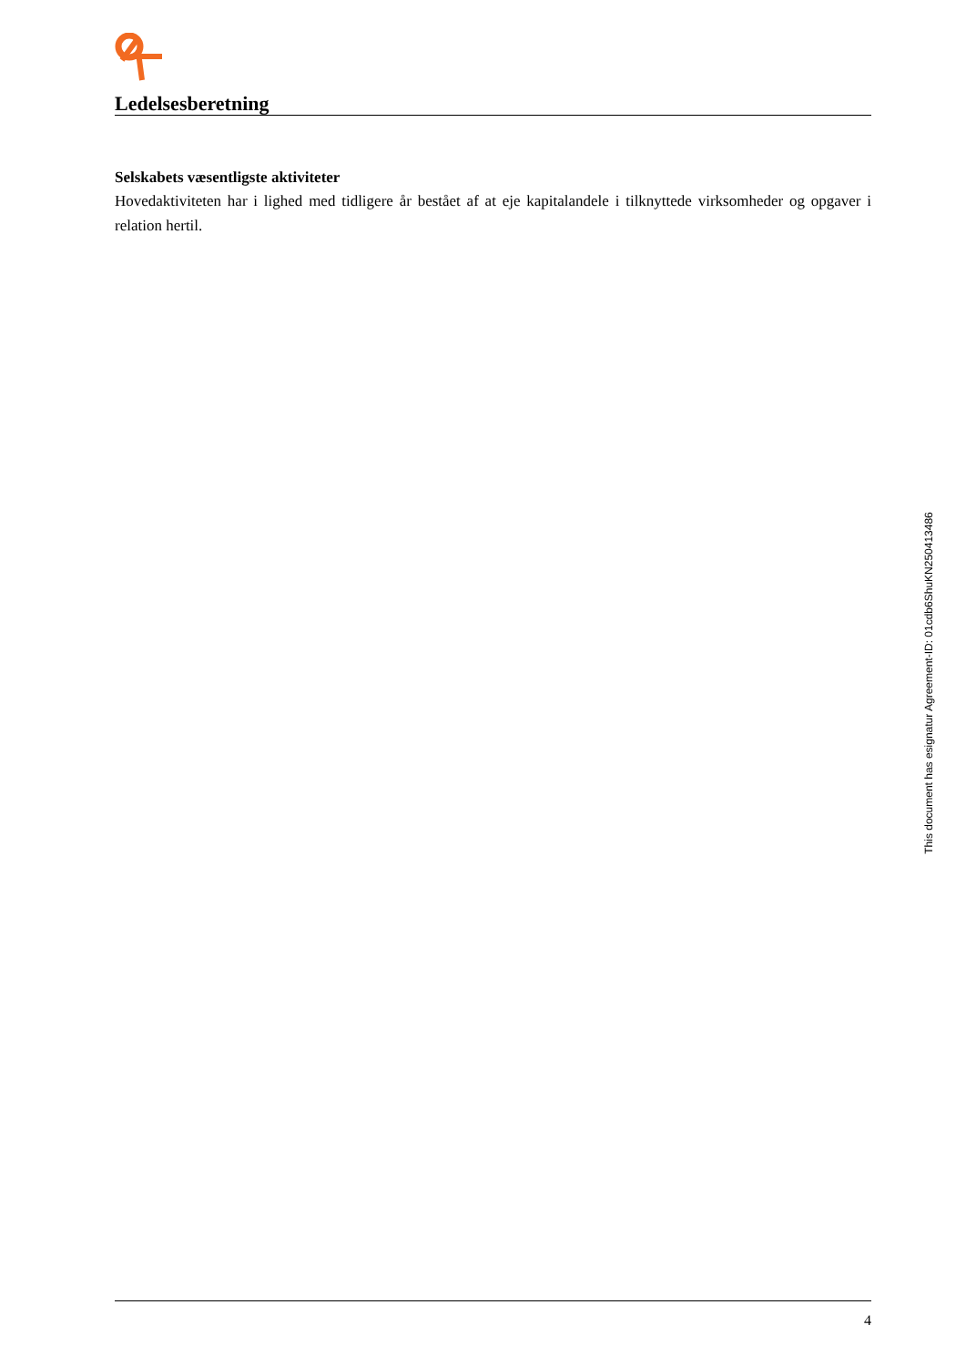Ledelsesberetning
Selskabets væsentligste aktiviteter
Hovedaktiviteten har i lighed med tidligere år bestået af at eje kapitalandele i tilknyttede virksomheder og opgaver i relation hertil.
This document has esignatur Agreement-ID: 01cdb6ShuKN250413486
4